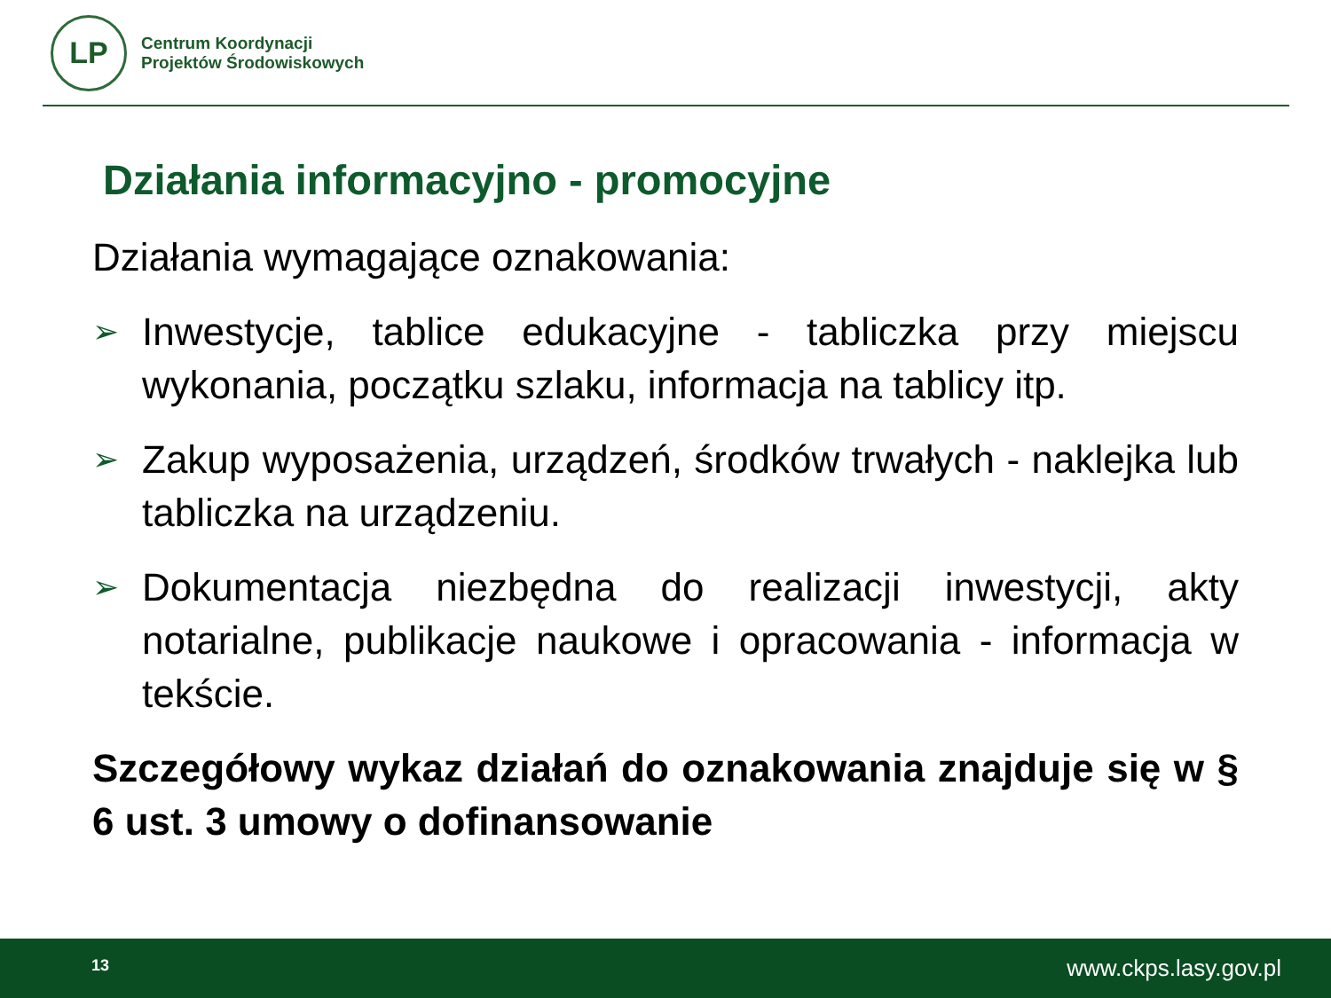LP
Centrum Koordynacji
Projektów Środowiskowych
Działania informacyjno - promocyjne
Działania wymagające oznakowania:
➢ Inwestycje, tablice edukacyjne - tabliczka przy miejscu wykonania, początku szlaku, informacja na tablicy itp.
➢ Zakup wyposażenia, urządzeń, środków trwałych - naklejka lub tabliczka na urządzeniu.
➢ Dokumentacja niezbędna do realizacji inwestycji, akty notarialne, publikacje naukowe i opracowania - informacja w tekście.
Szczegółowy wykaz działań do oznakowania znajduje się w § 6 ust. 3 umowy o dofinansowanie
13 www.ckps.lasy.gov.pl